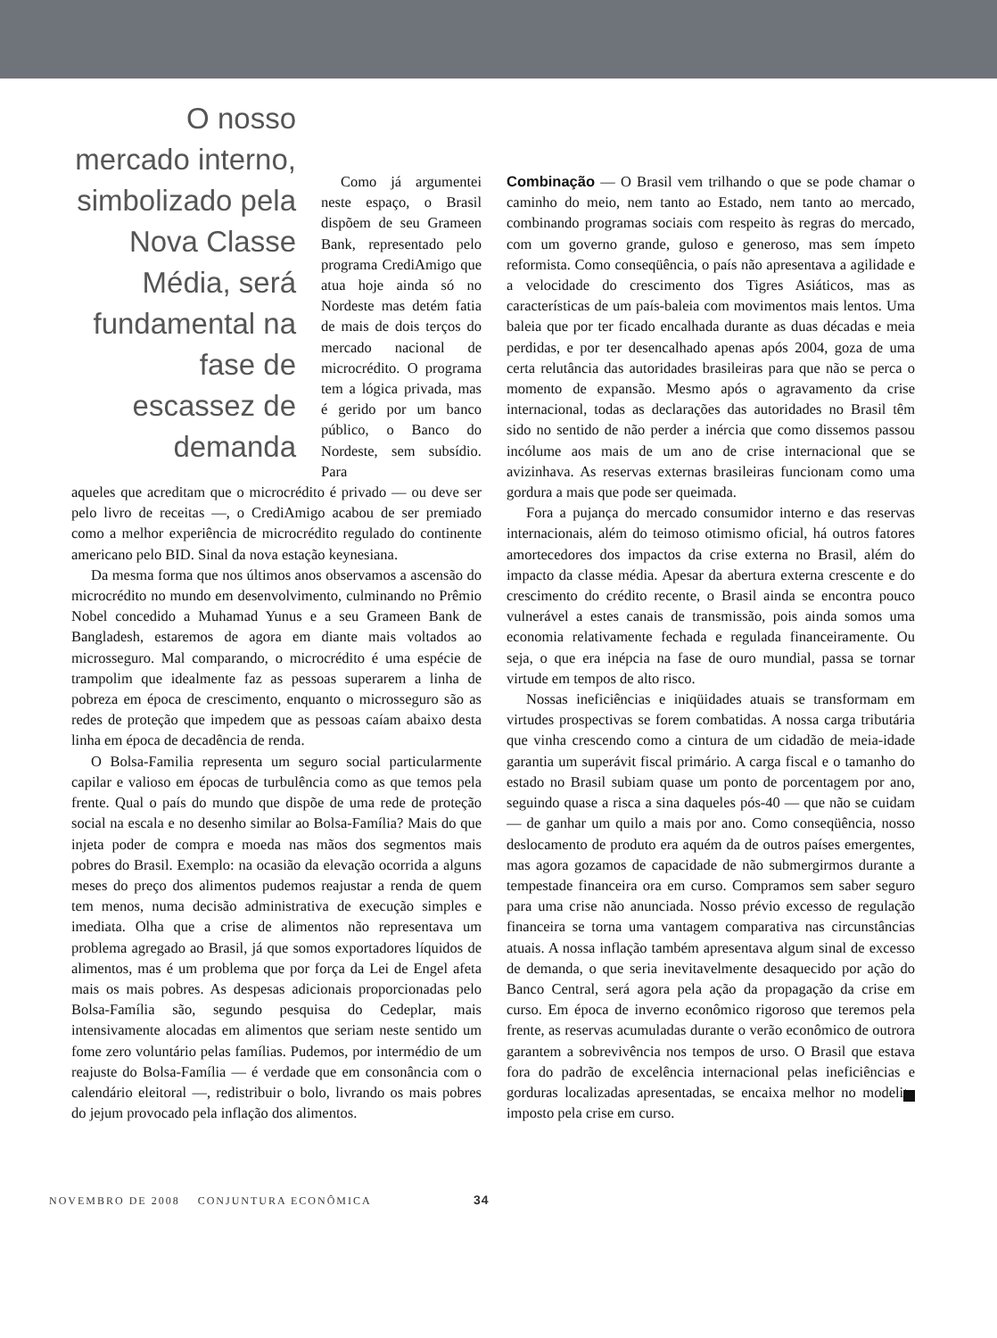O nosso mercado interno, simbolizado pela Nova Classe Média, será fundamental na fase de escassez de demanda
Como já argumentei neste espaço, o Brasil dispõem de seu Grameen Bank, representado pelo programa CrediAmigo que atua hoje ainda só no Nordeste mas detém fatia de mais de dois terços do mercado nacional de microcrédito. O programa tem a lógica privada, mas é gerido por um banco público, o Banco do Nordeste, sem subsídio. Para
aqueles que acreditam que o microcrédito é privado — ou deve ser pelo livro de receitas —, o CrediAmigo acabou de ser premiado como a melhor experiência de microcrédito regulado do continente americano pelo BID. Sinal da nova estação keynesiana.
Da mesma forma que nos últimos anos observamos a ascensão do microcrédito no mundo em desenvolvimento, culminando no Prêmio Nobel concedido a Muhamad Yunus e a seu Grameen Bank de Bangladesh, estaremos de agora em diante mais voltados ao microsseguro. Mal comparando, o microcrédito é uma espécie de trampolim que idealmente faz as pessoas superarem a linha de pobreza em época de crescimento, enquanto o microsseguro são as redes de proteção que impedem que as pessoas caíam abaixo desta linha em época de decadência de renda.
O Bolsa-Familia representa um seguro social particularmente capilar e valioso em épocas de turbulência como as que temos pela frente. Qual o país do mundo que dispõe de uma rede de proteção social na escala e no desenho similar ao Bolsa-Família? Mais do que injeta poder de compra e moeda nas mãos dos segmentos mais pobres do Brasil. Exemplo: na ocasião da elevação ocorrida a alguns meses do preço dos alimentos pudemos reajustar a renda de quem tem menos, numa decisão administrativa de execução simples e imediata. Olha que a crise de alimentos não representava um problema agregado ao Brasil, já que somos exportadores líquidos de alimentos, mas é um problema que por força da Lei de Engel afeta mais os mais pobres. As despesas adicionais proporcionadas pelo Bolsa-Família são, segundo pesquisa do Cedeplar, mais intensivamente alocadas em alimentos que seriam neste sentido um fome zero voluntário pelas famílias. Pudemos, por intermédio de um reajuste do Bolsa-Família — é verdade que em consonância com o calendário eleitoral —, redistribuir o bolo, livrando os mais pobres do jejum provocado pela inflação dos alimentos.
Combinação — O Brasil vem trilhando o que se pode chamar o caminho do meio, nem tanto ao Estado, nem tanto ao mercado, combinando programas sociais com respeito às regras do mercado, com um governo grande, guloso e generoso, mas sem ímpeto reformista. Como conseqüência, o país não apresentava a agilidade e a velocidade do crescimento dos Tigres Asiáticos, mas as características de um país-baleia com movimentos mais lentos. Uma baleia que por ter ficado encalhada durante as duas décadas e meia perdidas, e por ter desencalhado apenas após 2004, goza de uma certa relutância das autoridades brasileiras para que não se perca o momento de expansão. Mesmo após o agravamento da crise internacional, todas as declarações das autoridades no Brasil têm sido no sentido de não perder a inércia que como dissemos passou incólume aos mais de um ano de crise internacional que se avizinhava. As reservas externas brasileiras funcionam como uma gordura a mais que pode ser queimada.
Fora a pujança do mercado consumidor interno e das reservas internacionais, além do teimoso otimismo oficial, há outros fatores amortecedores dos impactos da crise externa no Brasil, além do impacto da classe média. Apesar da abertura externa crescente e do crescimento do crédito recente, o Brasil ainda se encontra pouco vulnerável a estes canais de transmissão, pois ainda somos uma economia relativamente fechada e regulada financeiramente. Ou seja, o que era inépcia na fase de ouro mundial, passa se tornar virtude em tempos de alto risco.
Nossas ineficiências e iniqüidades atuais se transformam em virtudes prospectivas se forem combatidas. A nossa carga tributária que vinha crescendo como a cintura de um cidadão de meia-idade garantia um superávit fiscal primário. A carga fiscal e o tamanho do estado no Brasil subiam quase um ponto de porcentagem por ano, seguindo quase a risca a sina daqueles pós-40 — que não se cuidam — de ganhar um quilo a mais por ano. Como conseqüência, nosso deslocamento de produto era aquém da de outros países emergentes, mas agora gozamos de capacidade de não submergirmos durante a tempestade financeira ora em curso. Compramos sem saber seguro para uma crise não anunciada. Nosso prévio excesso de regulação financeira se torna uma vantagem comparativa nas circunstâncias atuais. A nossa inflação também apresentava algum sinal de excesso de demanda, o que seria inevitavelmente desaquecido por ação do Banco Central, será agora pela ação da propagação da crise em curso. Em época de inverno econômico rigoroso que teremos pela frente, as reservas acumuladas durante o verão econômico de outrora garantem a sobrevivência nos tempos de urso. O Brasil que estava fora do padrão de excelência internacional pelas ineficiências e gorduras localizadas apresentadas, se encaixa melhor no modelito imposto pela crise em curso.
NOVEMBRO DE 2008 CONJUNTURA ECONÔMICA 34